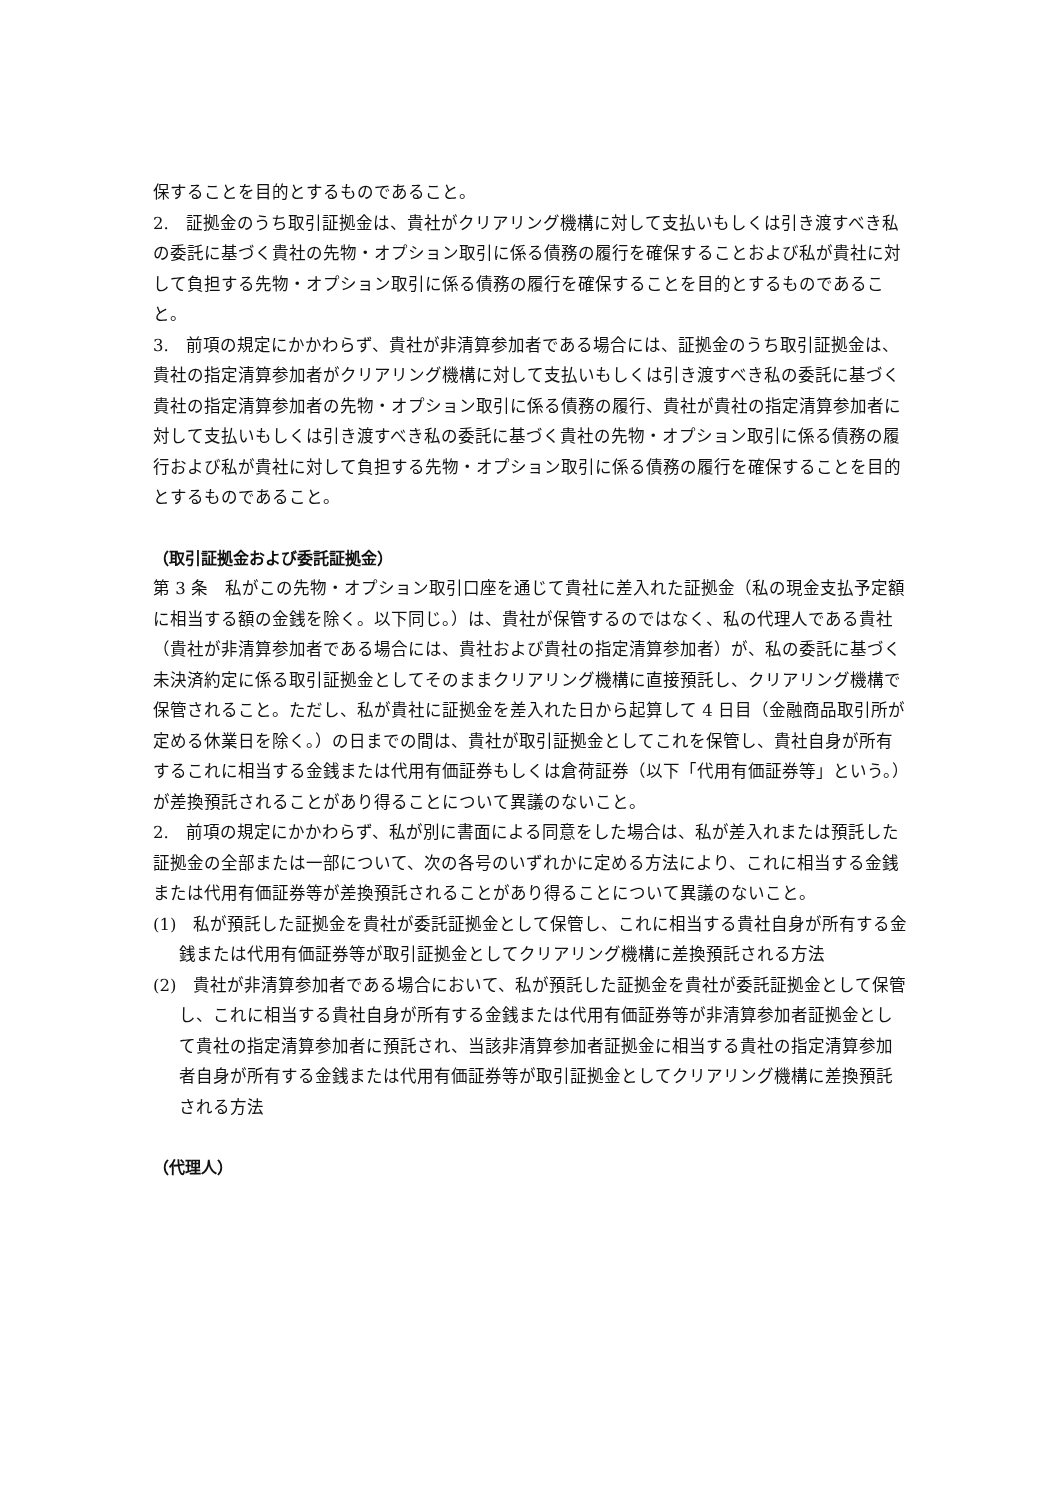保することを目的とするものであること。
2.　証拠金のうち取引証拠金は、貴社がクリアリング機構に対して支払いもしくは引き渡すべき私の委託に基づく貴社の先物・オプション取引に係る債務の履行を確保することおよび私が貴社に対して負担する先物・オプション取引に係る債務の履行を確保することを目的とするものであること。
3.　前項の規定にかかわらず、貴社が非清算参加者である場合には、証拠金のうち取引証拠金は、貴社の指定清算参加者がクリアリング機構に対して支払いもしくは引き渡すべき私の委託に基づく貴社の指定清算参加者の先物・オプション取引に係る債務の履行、貴社が貴社の指定清算参加者に対して支払いもしくは引き渡すべき私の委託に基づく貴社の先物・オプション取引に係る債務の履行および私が貴社に対して負担する先物・オプション取引に係る債務の履行を確保することを目的とするものであること。
（取引証拠金および委託証拠金）
第 3 条　私がこの先物・オプション取引口座を通じて貴社に差入れた証拠金（私の現金支払予定額に相当する額の金銭を除く。以下同じ。）は、貴社が保管するのではなく、私の代理人である貴社（貴社が非清算参加者である場合には、貴社および貴社の指定清算参加者）が、私の委託に基づく未決済約定に係る取引証拠金としてそのままクリアリング機構に直接預託し、クリアリング機構で保管されること。ただし、私が貴社に証拠金を差入れた日から起算して 4 日目（金融商品取引所が定める休業日を除く。）の日までの間は、貴社が取引証拠金としてこれを保管し、貴社自身が所有するこれに相当する金銭または代用有価証券もしくは倉荷証券（以下「代用有価証券等」という。）が差換預託されることがあり得ることについて異議のないこと。
2.　前項の規定にかかわらず、私が別に書面による同意をした場合は、私が差入れまたは預託した証拠金の全部または一部について、次の各号のいずれかに定める方法により、これに相当する金銭または代用有価証券等が差換預託されることがあり得ることについて異議のないこと。
(1)　私が預託した証拠金を貴社が委託証拠金として保管し、これに相当する貴社自身が所有する金銭または代用有価証券等が取引証拠金としてクリアリング機構に差換預託される方法
(2)　貴社が非清算参加者である場合において、私が預託した証拠金を貴社が委託証拠金として保管し、これに相当する貴社自身が所有する金銭または代用有価証券等が非清算参加者証拠金として貴社の指定清算参加者に預託され、当該非清算参加者証拠金に相当する貴社の指定清算参加者自身が所有する金銭または代用有価証券等が取引証拠金としてクリアリング機構に差換預託される方法
（代理人）